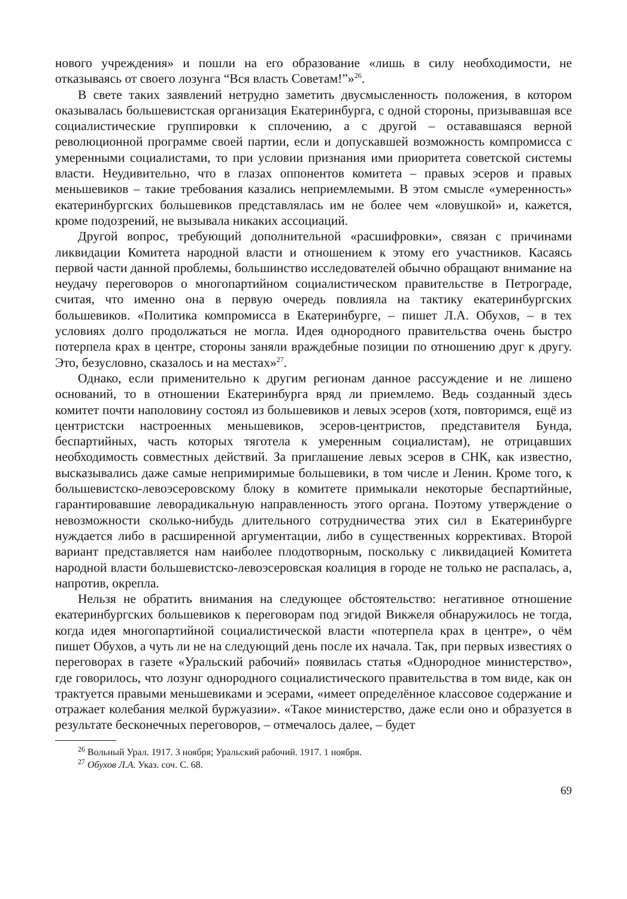нового учреждения» и пошли на его образование «лишь в силу необходимости, не отказываясь от своего лозунга “Вся власть Советам!”»<sup>26</sup>.
В свете таких заявлений нетрудно заметить двусмысленность положения, в котором оказывалась большевистская организация Екатеринбурга, с одной стороны, призывавшая все социалистические группировки к сплочению, а с другой – остававшаяся верной революционной программе своей партии, если и допускавшей возможность компромисса с умеренными социалистами, то при условии признания ими приоритета советской системы власти. Неудивительно, что в глазах оппонентов комитета – правых эсеров и правых меньшевиков – такие требования казались неприемлемыми. В этом смысле «умеренность» екатеринбургских большевиков представлялась им не более чем «ловушкой» и, кажется, кроме подозрений, не вызывала никаких ассоциаций.
Другой вопрос, требующий дополнительной «расшифровки», связан с причинами ликвидации Комитета народной власти и отношением к этому его участников. Касаясь первой части данной проблемы, большинство исследователей обычно обращают внимание на неудачу переговоров о многопартийном социалистическом правительстве в Петрограде, считая, что именно она в первую очередь повлияла на тактику екатеринбургских большевиков. «Политика компромисса в Екатеринбурге, – пишет Л.А. Обухов, – в тех условиях долго продолжаться не могла. Идея однородного правительства очень быстро потерпела крах в центре, стороны заняли враждебные позиции по отношению друг к другу. Это, безусловно, сказалось и на местах»<sup>27</sup>.
Однако, если применительно к другим регионам данное рассуждение и не лишено оснований, то в отношении Екатеринбурга вряд ли приемлемо. Ведь созданный здесь комитет почти наполовину состоял из большевиков и левых эсеров (хотя, повторимся, ещё из центристски настроенных меньшевиков, эсеров-центристов, представителя Бунда, беспартийных, часть которых тяготела к умеренным социалистам), не отрицавших необходимость совместных действий. За приглашение левых эсеров в СНК, как известно, высказывались даже самые непримиримые большевики, в том числе и Ленин. Кроме того, к большевистско-левоэсеровскому блоку в комитете примыкали некоторые беспартийные, гарантировавшие леворадикальную направленность этого органа. Поэтому утверждение о невозможности сколько-нибудь длительного сотрудничества этих сил в Екатеринбурге нуждается либо в расширенной аргументации, либо в существенных коррективах. Второй вариант представляется нам наиболее плодотворным, поскольку с ликвидацией Комитета народной власти большевистско-левоэсеровская коалиция в городе не только не распалась, а, напротив, окрепла.
Нельзя не обратить внимания на следующее обстоятельство: негативное отношение екатеринбургских большевиков к переговорам под эгидой Викжеля обнаружилось не тогда, когда идея многопартийной социалистической власти «потерпела крах в центре», о чём пишет Обухов, а чуть ли не на следующий день после их начала. Так, при первых известиях о переговорах в газете «Уральский рабочий» появилась статья «Однородное министерство», где говорилось, что лозунг однородного социалистического правительства в том виде, как он трактуется правыми меньшевиками и эсерами, «имеет определённое классовое содержание и отражает колебания мелкой буржуазии». «Такое министерство, даже если оно и образуется в результате бесконечных переговоров, – отмечалось далее, – будет
<sup>26</sup> Вольный Урал. 1917. 3 ноября; Уральский рабочий. 1917. 1 ноября.
<sup>27</sup> Обухов Л.А. Указ. соч. С. 68.
69